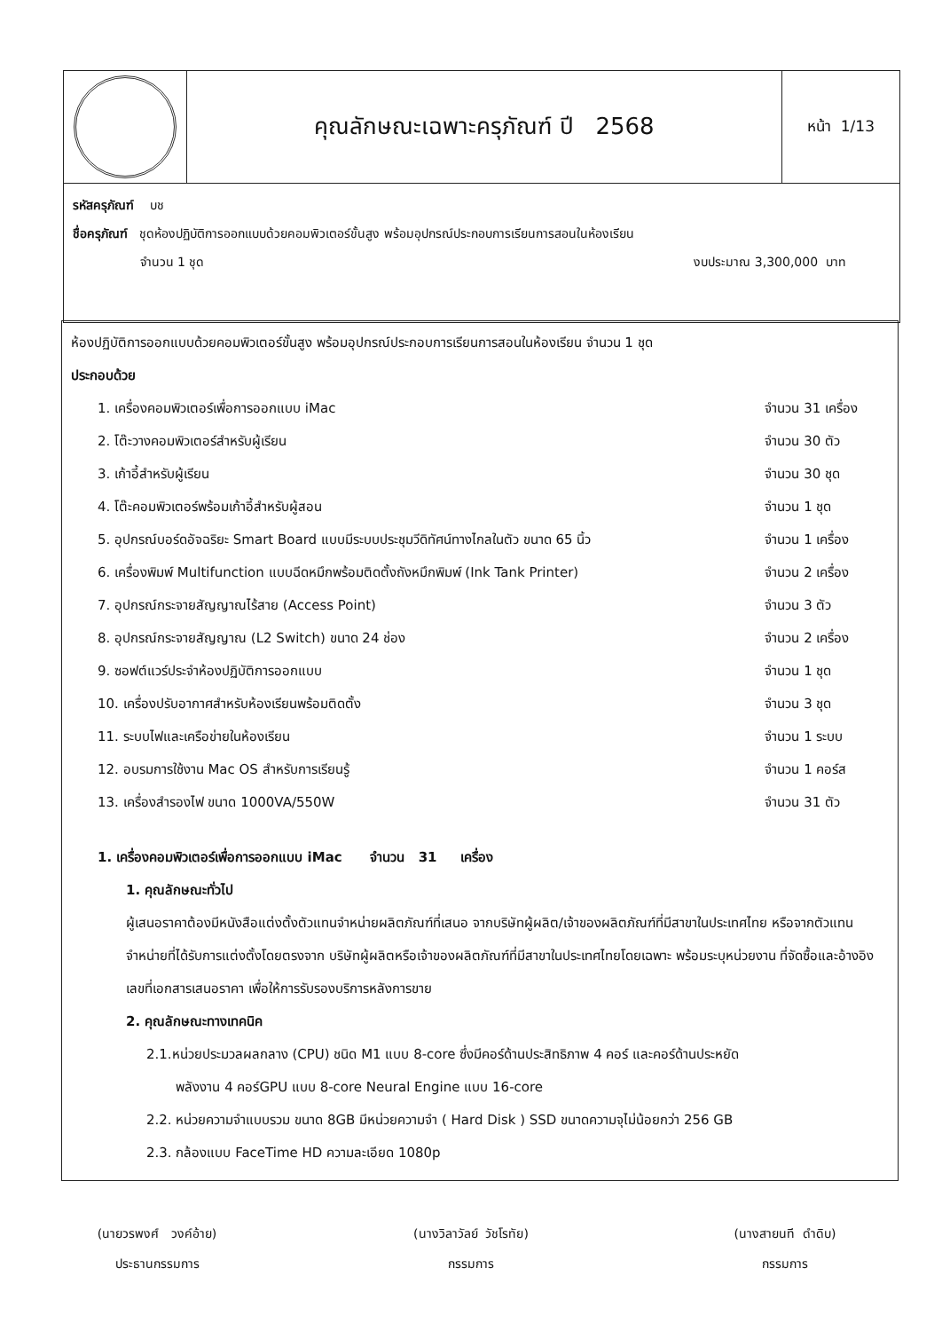| | คุณลักษณะเฉพาะครุภัณฑ์ ปี 2568 | หน้า 1/13 |
| รหัสครุภัณฑ์ บช ชื่อครุภัณฑ์ ชุดห้องปฏิบัติการออกแบบด้วยคอมพิวเตอร์ขั้นสูง พร้อมอุปกรณ์ประกอบการเรียนการสอนในห้องเรียน จำนวน 1 ชุด งบประมาณ 3,300,000 บาท | | |
ห้องปฏิบัติการออกแบบด้วยคอมพิวเตอร์ขั้นสูง พร้อมอุปกรณ์ประกอบการเรียนการสอนในห้องเรียน จำนวน 1 ชุด
ประกอบด้วย
| 1. เครื่องคอมพิวเตอร์เพื่อการออกแบบ iMac | จำนวน 31 เครื่อง |
| 2. โต๊ะวางคอมพิวเตอร์สำหรับผู้เรียน | จำนวน 30 ตัว |
| 3. เก้าอี้สำหรับผู้เรียน | จำนวน 30 ชุด |
| 4. โต๊ะคอมพิวเตอร์พร้อมเก้าอี้สำหรับผู้สอน | จำนวน 1 ชุด |
| 5. อุปกรณ์บอร์ดอัจฉริยะ Smart Board แบบมีระบบประชุมวีดิทัศน์ทางไกลในตัว ขนาด 65 นิ้ว | จำนวน 1 เครื่อง |
| 6. เครื่องพิมพ์ Multifunction แบบฉีดหมึกพร้อมติดตั้งถังหมึกพิมพ์ (Ink Tank Printer) | จำนวน 2 เครื่อง |
| 7. อุปกรณ์กระจายสัญญาณไร้สาย (Access Point) | จำนวน 3 ตัว |
| 8. อุปกรณ์กระจายสัญญาณ (L2 Switch) ขนาด 24 ช่อง | จำนวน 2 เครื่อง |
| 9. ซอฟต์แวร์ประจำห้องปฏิบัติการออกแบบ | จำนวน 1 ชุด |
| 10. เครื่องปรับอากาศสำหรับห้องเรียนพร้อมติดตั้ง | จำนวน 3 ชุด |
| 11. ระบบไฟและเครือข่ายในห้องเรียน | จำนวน 1 ระบบ |
| 12. อบรมการใช้งาน Mac OS สำหรับการเรียนรู้ | จำนวน 1 คอร์ส |
| 13. เครื่องสำรองไฟ ขนาด 1000VA/550W | จำนวน 31 ตัว |
1. เครื่องคอมพิวเตอร์เพื่อการออกแบบ iMac จำนวน 31 เครื่อง
1. คุณลักษณะทั่วไป
ผู้เสนอราคาต้องมีหนังสือแต่งตั้งตัวแทนจำหน่ายผลิตภัณฑ์ที่เสนอ จากบริษัทผู้ผลิต/เจ้าของผลิตภัณฑ์ที่มีสาขาในประเทศไทย หรือจากตัวแทนจำหน่ายที่ได้รับการแต่งตั้งโดยตรงจาก บริษัทผู้ผลิตหรือเจ้าของผลิตภัณฑ์ที่มีสาขาในประเทศไทยโดยเฉพาะ พร้อมระบุหน่วยงาน ที่จัดซื้อและอ้างอิงเลขที่เอกสารเสนอราคา เพื่อให้การรับรองบริการหลังการขาย
2. คุณลักษณะทางเทคนิค
2.1.หน่วยประมวลผลกลาง (CPU) ชนิด M1 แบบ 8-core ซึ่งมีคอร์ด้านประสิทธิภาพ 4 คอร์ และคอร์ด้านประหยัด
พลังงาน 4 คอร์GPU แบบ 8-core Neural Engine แบบ 16-core
2.2. หน่วยความจำแบบรวม ขนาด 8GB มีหน่วยความจำ ( Hard Disk ) SSD ขนาดความจุไม่น้อยกว่า 256 GB
2.3. กล้องแบบ FaceTime HD ความละเอียด 1080p
(นายวรพงศ์ วงค์อ้าย)
ประธานกรรมการ
(นางวิลาวัลย์ วัชโรทัย)
กรรมการ
(นางสายนที ดำดิบ)
กรรมการ